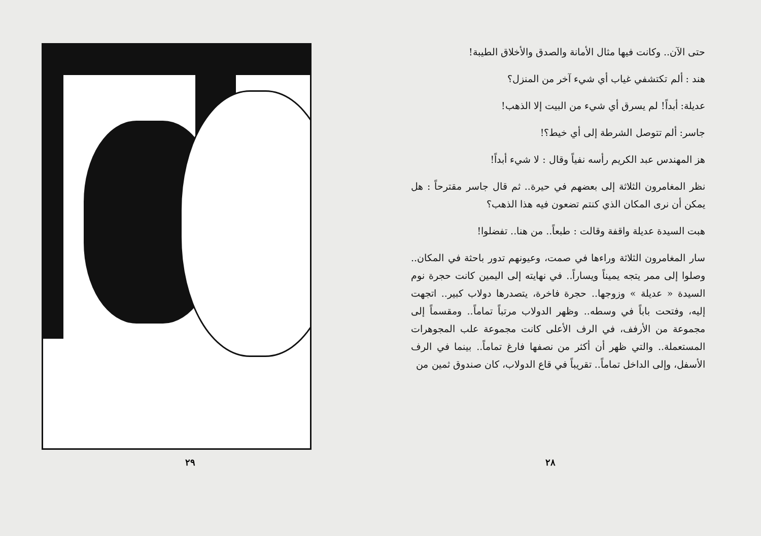حتى الآن.. وكانت فيها مثال الأمانة والصدق والأخلاق الطيبة!
هند : ألم تكتشفي غياب أي شيء آخر من المنزل؟
عديلة: أبداً! لم يسرق أي شيء من البيت إلا الذهب!
جاسر: ألم تتوصل الشرطة إلى أي خيط؟!
هز المهندس عبد الكريم رأسه نفياً وقال : لا شيء أبداً!
نظر المغامرون الثلاثة إلى بعضهم في حيرة.. ثم قال جاسر مقترحاً : هل يمكن أن نرى المكان الذي كنتم تضعون فيه هذا الذهب؟
هبت السيدة عديلة واقفة وقالت : طبعاً.. من هنا.. تفضلوا!
سار المغامرون الثلاثة وراءها في صمت، وعيونهم تدور باحثة في المكان.. وصلوا إلى ممر يتجه يميناً ويساراً.. في نهايته إلى اليمين كانت حجرة نوم السيدة « عديلة » وزوجها.. حجرة فاخرة، يتصدرها دولاب كبير.. اتجهت إليه، وفتحت باباً في وسطه.. وظهر الدولاب مرتباً تماماً.. ومقسماً إلى مجموعة من الأرفف، في الرف الأعلى كانت مجموعة علب المجوهرات المستعملة.. والتي ظهر أن أكثر من نصفها فارغ تماماً.. بينما في الرف الأسفل، وإلى الداخل تماماً.. تقريباً في قاع الدولاب، كان صندوق ثمين من
٢٨
٢٩